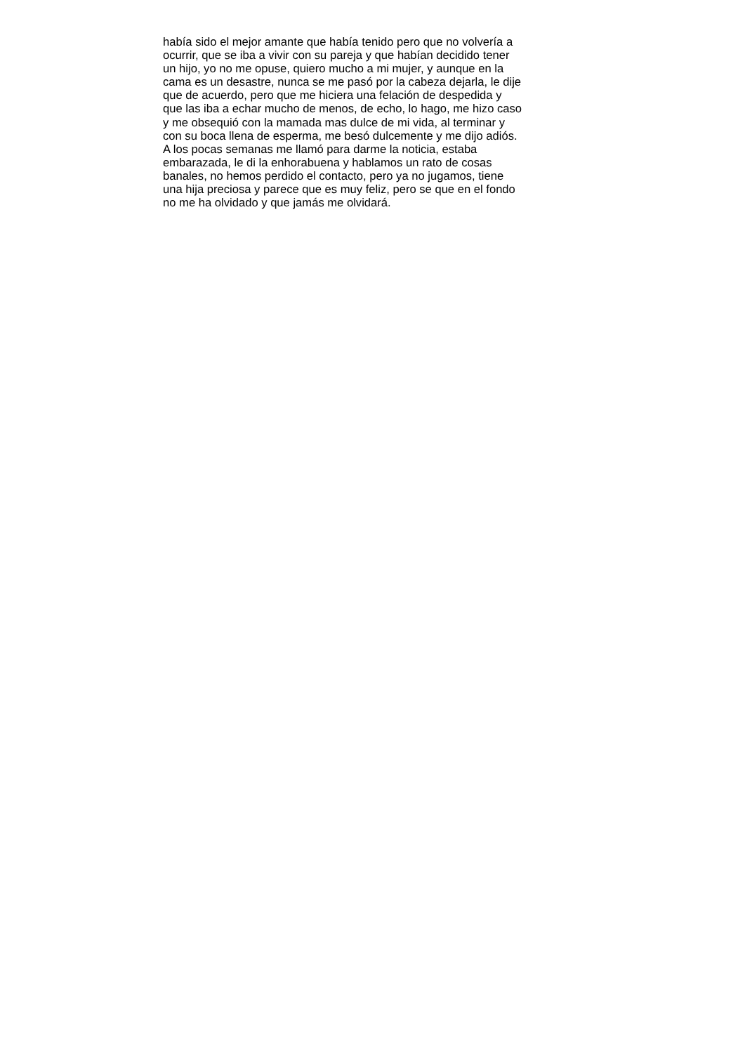había sido el mejor amante que había tenido pero que no volvería a
ocurrir, que se iba a vivir con su pareja y que habían decidido tener
un hijo, yo no me opuse, quiero mucho a mi mujer, y aunque en la
cama es un desastre, nunca se me pasó por la cabeza dejarla, le dije
que de acuerdo, pero que me hiciera una felación de despedida y
que las iba a echar mucho de menos, de echo, lo hago, me hizo caso
y me obsequió con la mamada mas dulce de mi vida, al terminar y
con su boca llena de esperma, me besó dulcemente y me dijo adiós.
A los pocas semanas me llamó para darme la noticia, estaba
embarazada, le di la enhorabuena y hablamos un rato de cosas
banales, no hemos perdido el contacto, pero ya no jugamos, tiene
una hija preciosa y parece que es muy feliz, pero se que en el fondo
no me ha olvidado y que jamás me olvidará.